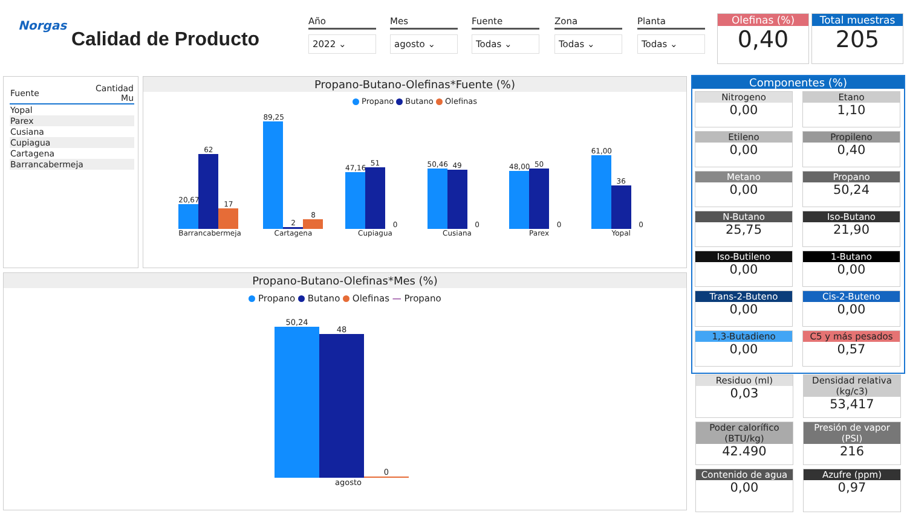Norgas
Calidad de Producto
Año
2022 ⌄
Mes
agosto ⌄
Fuente
Todas ⌄
Zona
Todas ⌄
Planta
Todas ⌄
Olefinas (%)
0,40
Total muestras
205
| Fuente | Cantidad Mu |
| --- | --- |
| Yopal | |
| Parex | |
| Cusiana | |
| Cupiagua | |
| Cartagena | |
| Barrancabermeja | |
Propano-Butano-Olefinas*Fuente (%)
Propano Butano Olefinas
20,67
62
17
Barrancabermeja
89,25
2
8
Cartagena
47,16
51
0
Cupiagua
50,46
49
0
Cusiana
48,00
50
0
Parex
61,00
36
0
Yopal
Propano-Butano-Olefinas*Mes (%)
Propano Butano Olefinas — Propano
50,24
48
0
agosto
Componentes (%)
Nitrogeno
0,00
Etano
1,10
Etileno
0,00
Propileno
0,40
Metano
0,00
Propano
50,24
N-Butano
25,75
Iso-Butano
21,90
Iso-Butileno
0,00
1-Butano
0,00
Trans-2-Buteno
0,00
Cis-2-Buteno
0,00
1,3-Butadieno
0,00
C5 y más pesados
0,57
Residuo (ml)
0,03
Densidad relativa (kg/c3)
53,417
Poder calorífico (BTU/kg)
42.490
Presión de vapor (PSI)
216
Contenido de agua
0,00
Azufre (ppm)
0,97